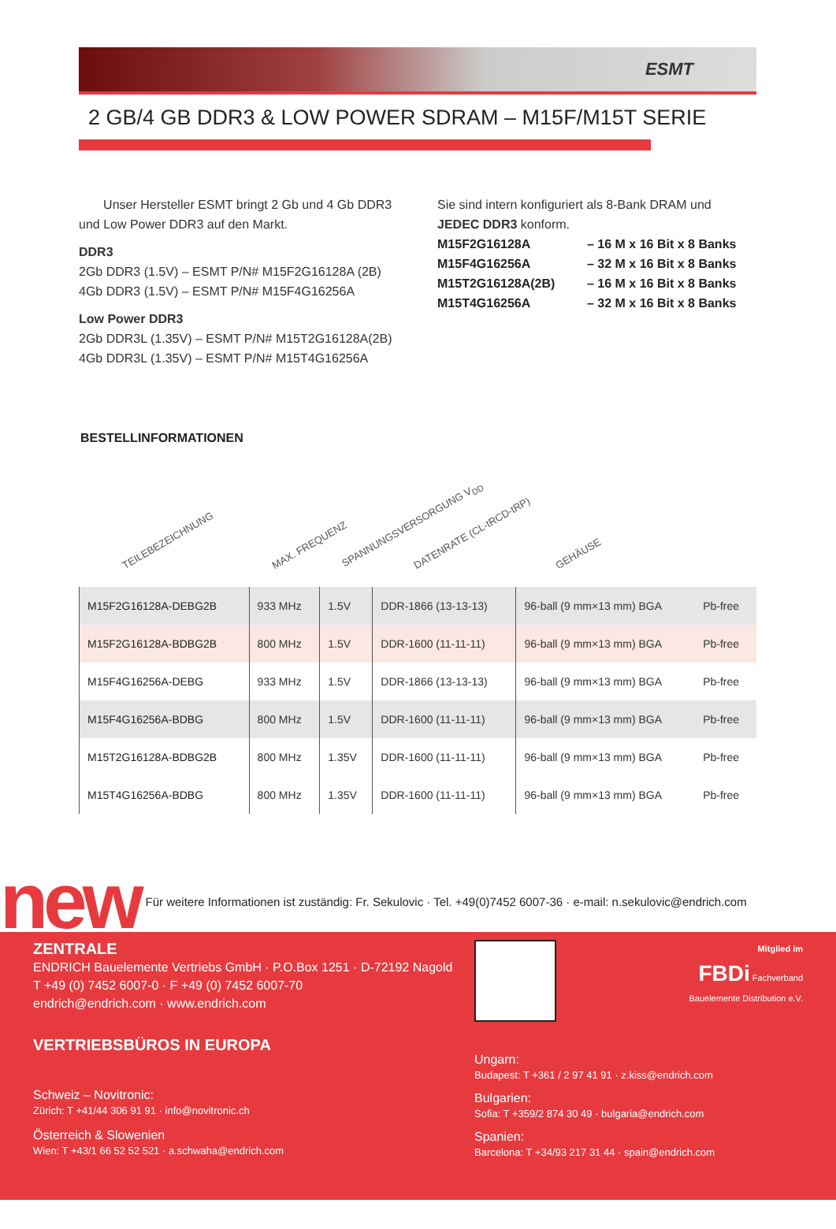ESMT
2 GB/4 GB DDR3 & LOW POWER SDRAM – M15F/M15T SERIE
Unser Hersteller ESMT bringt 2 Gb und 4 Gb DDR3 und Low Power DDR3 auf den Markt.
DDR3
2Gb DDR3 (1.5V) – ESMT P/N# M15F2G16128A (2B)
4Gb DDR3 (1.5V) – ESMT P/N# M15F4G16256A
Low Power DDR3
2Gb DDR3L (1.35V) – ESMT P/N# M15T2G16128A(2B)
4Gb DDR3L (1.35V) – ESMT P/N# M15T4G16256A
Sie sind intern konfiguriert als 8-Bank DRAM und JEDEC DDR3 konform.
M15F2G16128A – 16 M x 16 Bit x 8 Banks M15F4G16256A – 32 M x 16 Bit x 8 Banks M15T2G16128A(2B) – 16 M x 16 Bit x 8 Banks M15T4G16256A – 32 M x 16 Bit x 8 Banks
BESTELLINFORMATIONEN
TEILEBEZEICHNUNG
MAX. FREQUENZ
SPANNUNGSVERSORGUNG V<sub>DD</sub>
DATENRATE (CL-tRCD-tRP)
GEHÄUSE
| M15F2G16128A-DEBG2B | 933 MHz | 1.5V | DDR-1866 (13-13-13) | 96-ball (9 mm×13 mm) BGA | Pb-free |
| M15F2G16128A-BDBG2B | 800 MHz | 1.5V | DDR-1600 (11-11-11) | 96-ball (9 mm×13 mm) BGA | Pb-free |
| M15F4G16256A-DEBG | 933 MHz | 1.5V | DDR-1866 (13-13-13) | 96-ball (9 mm×13 mm) BGA | Pb-free |
| M15F4G16256A-BDBG | 800 MHz | 1.5V | DDR-1600 (11-11-11) | 96-ball (9 mm×13 mm) BGA | Pb-free |
| M15T2G16128A-BDBG2B | 800 MHz | 1.35V | DDR-1600 (11-11-11) | 96-ball (9 mm×13 mm) BGA | Pb-free |
| M15T4G16256A-BDBG | 800 MHz | 1.35V | DDR-1600 (11-11-11) | 96-ball (9 mm×13 mm) BGA | Pb-free |
new Für weitere Informationen ist zuständig: Fr. Sekulovic · Tel. +49(0)7452 6007-36 · e-mail: n.sekulovic@endrich.com
ZENTRALE
ENDRICH Bauelemente Vertriebs GmbH · P.O.Box 1251 · D-72192 Nagold
T +49 (0) 7452 6007-0 · F +49 (0) 7452 6007-70
endrich@endrich.com · www.endrich.com
VERTRIEBSBÜROS IN EUROPA
Schweiz – Novitronic:
Zürich: T +41/44 306 91 91 · info@novitronic.ch
Österreich & Slowenien
Wien: T +43/1 66 52 52 521 · a.schwaha@endrich.com
Mitglied im
FBDi Fachverband
Bauelemente Distribution e.V.
Ungarn:
Budapest: T +361 / 2 97 41 91 · z.kiss@endrich.com
Bulgarien:
Sofia: T +359/2 874 30 49 · bulgaria@endrich.com
Spanien:
Barcelona: T +34/93 217 31 44 · spain@endrich.com